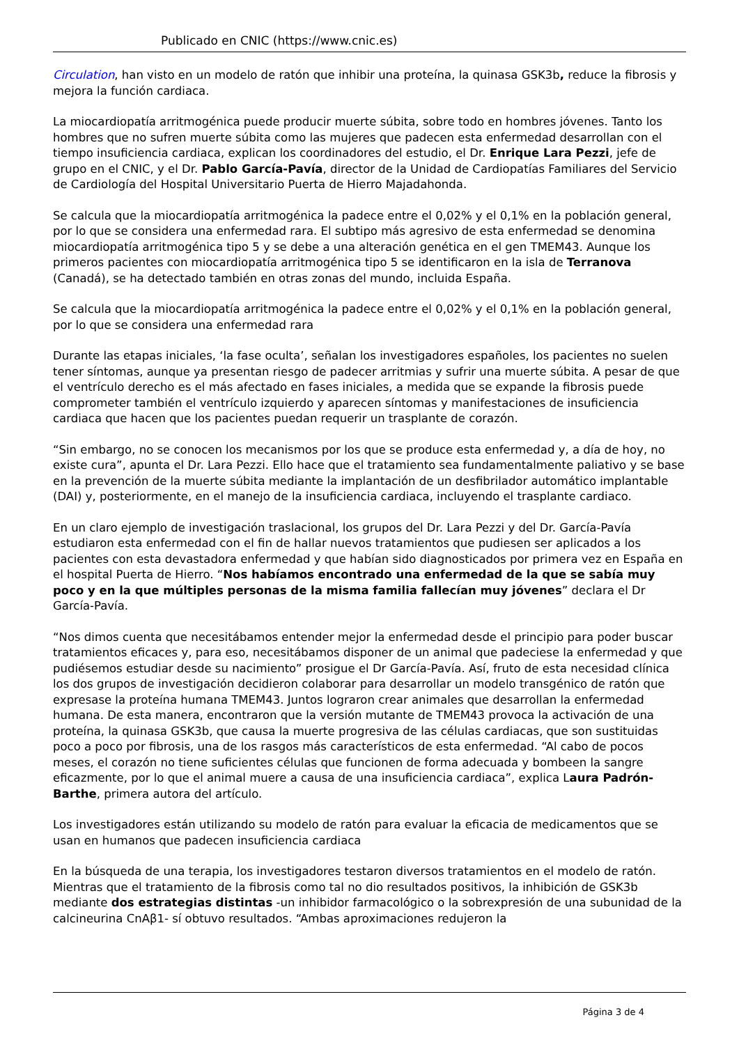Publicado en CNIC (https://www.cnic.es)
Circulation, han visto en un modelo de ratón que inhibir una proteína, la quinasa GSK3b, reduce la fibrosis y mejora la función cardiaca.
La miocardiopatía arritmogénica puede producir muerte súbita, sobre todo en hombres jóvenes. Tanto los hombres que no sufren muerte súbita como las mujeres que padecen esta enfermedad desarrollan con el tiempo insuficiencia cardiaca, explican los coordinadores del estudio, el Dr. Enrique Lara Pezzi, jefe de grupo en el CNIC, y el Dr. Pablo García-Pavía, director de la Unidad de Cardiopatías Familiares del Servicio de Cardiología del Hospital Universitario Puerta de Hierro Majadahonda.
Se calcula que la miocardiopatía arritmogénica la padece entre el 0,02% y el 0,1% en la población general, por lo que se considera una enfermedad rara. El subtipo más agresivo de esta enfermedad se denomina miocardiopatía arritmogénica tipo 5 y se debe a una alteración genética en el gen TMEM43. Aunque los primeros pacientes con miocardiopatía arritmogénica tipo 5 se identificaron en la isla de Terranova (Canadá), se ha detectado también en otras zonas del mundo, incluida España.
Se calcula que la miocardiopatía arritmogénica la padece entre el 0,02% y el 0,1% en la población general, por lo que se considera una enfermedad rara
Durante las etapas iniciales, ‘la fase oculta’, señalan los investigadores españoles, los pacientes no suelen tener síntomas, aunque ya presentan riesgo de padecer arritmias y sufrir una muerte súbita. A pesar de que el ventrículo derecho es el más afectado en fases iniciales, a medida que se expande la fibrosis puede comprometer también el ventrículo izquierdo y aparecen síntomas y manifestaciones de insuficiencia cardiaca que hacen que los pacientes puedan requerir un trasplante de corazón.
“Sin embargo, no se conocen los mecanismos por los que se produce esta enfermedad y, a día de hoy, no existe cura”, apunta el Dr. Lara Pezzi. Ello hace que el tratamiento sea fundamentalmente paliativo y se base en la prevención de la muerte súbita mediante la implantación de un desfibrilador automático implantable (DAI) y, posteriormente, en el manejo de la insuficiencia cardiaca, incluyendo el trasplante cardiaco.
En un claro ejemplo de investigación traslacional, los grupos del Dr. Lara Pezzi y del Dr. García-Pavía estudiaron esta enfermedad con el fin de hallar nuevos tratamientos que pudiesen ser aplicados a los pacientes con esta devastadora enfermedad y que habían sido diagnosticados por primera vez en España en el hospital Puerta de Hierro. “Nos habíamos encontrado una enfermedad de la que se sabía muy poco y en la que múltiples personas de la misma familia fallecían muy jóvenes” declara el Dr García-Pavía.
“Nos dimos cuenta que necesitábamos entender mejor la enfermedad desde el principio para poder buscar tratamientos eficaces y, para eso, necesitábamos disponer de un animal que padeciese la enfermedad y que pudiésemos estudiar desde su nacimiento” prosigue el Dr García-Pavía. Así, fruto de esta necesidad clínica los dos grupos de investigación decidieron colaborar para desarrollar un modelo transgénico de ratón que expresase la proteína humana TMEM43. Juntos lograron crear animales que desarrollan la enfermedad humana. De esta manera, encontraron que la versión mutante de TMEM43 provoca la activación de una proteína, la quinasa GSK3b, que causa la muerte progresiva de las células cardiacas, que son sustituidas poco a poco por fibrosis, una de los rasgos más característicos de esta enfermedad. “Al cabo de pocos meses, el corazón no tiene suficientes células que funcionen de forma adecuada y bombeen la sangre eficazmente, por lo que el animal muere a causa de una insuficiencia cardiaca”, explica Laura Padrón-Barthe, primera autora del artículo.
Los investigadores están utilizando su modelo de ratón para evaluar la eficacia de medicamentos que se usan en humanos que padecen insuficiencia cardiaca
En la búsqueda de una terapia, los investigadores testaron diversos tratamientos en el modelo de ratón. Mientras que el tratamiento de la fibrosis como tal no dio resultados positivos, la inhibición de GSK3b mediante dos estrategias distintas -un inhibidor farmacológico o la sobrexpresión de una subunidad de la calcineurina CnAβ1- sí obtuvo resultados. “Ambas aproximaciones redujeron la
Página 3 de 4